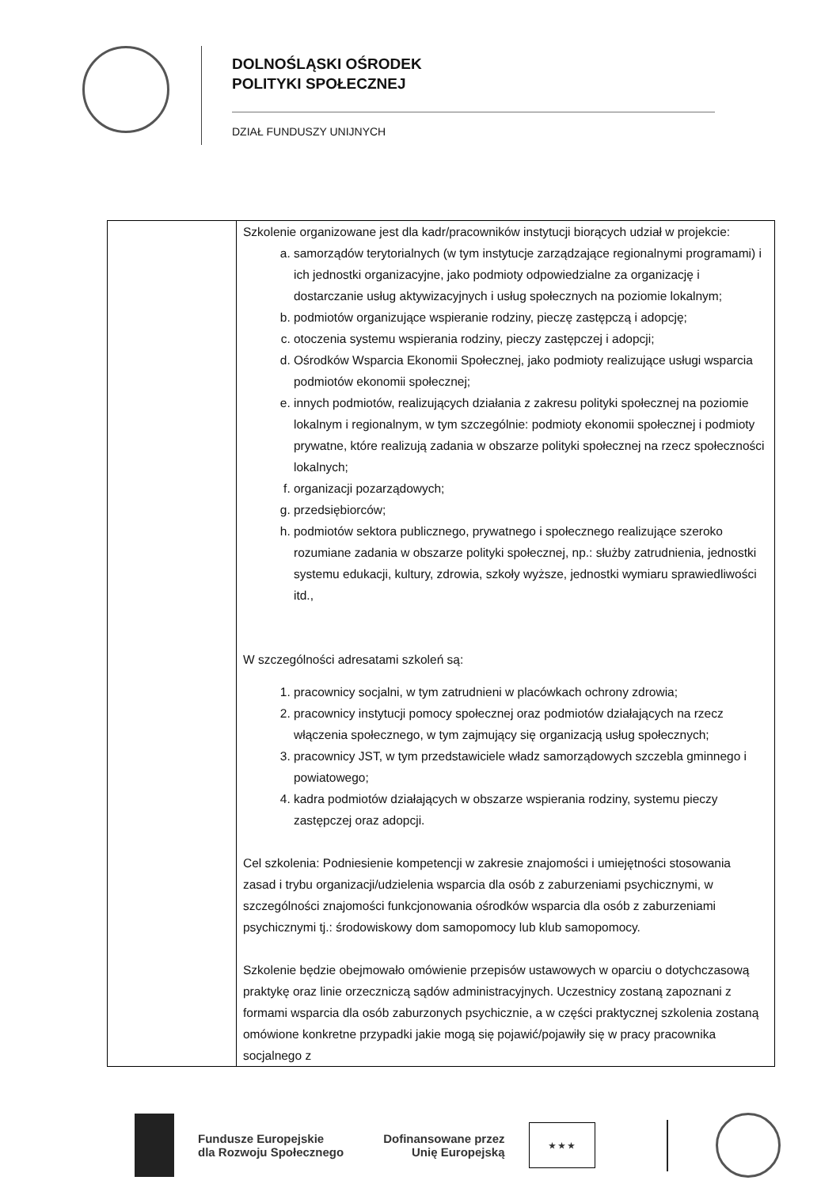DOLNOŚLĄSKI OŚRODEK
POLITYKI SPOŁECZNEJ
DZIAŁ FUNDUSZY UNIJNYCH
| | Szkolenie organizowane jest dla kadr/pracowników instytucji biorących udział w projekcie: a. samorządów terytorialnych (w tym instytucje zarządzające regionalnymi programami) i ich jednostki organizacyjne, jako podmioty odpowiedzialne za organizację i dostarczanie usług aktywizacyjnych i usług społecznych na poziomie lokalnym; b. podmiotów organizujące wspieranie rodziny, pieczę zastępczą i adopcję; c. otoczenia systemu wspierania rodziny, pieczy zastępczej i adopcji; d. Ośrodków Wsparcia Ekonomii Społecznej, jako podmioty realizujące usługi wsparcia podmiotów ekonomii społecznej; e. innych podmiotów, realizujących działania z zakresu polityki społecznej na poziomie lokalnym i regionalnym, w tym szczególnie: podmioty ekonomii społecznej i podmioty prywatne, które realizują zadania w obszarze polityki społecznej na rzecz społeczności lokalnych; f. organizacji pozarządowych; g. przedsiębiorców; h. podmiotów sektora publicznego, prywatnego i społecznego realizujące szeroko rozumiane zadania w obszarze polityki społecznej, np.: służby zatrudnienia, jednostki systemu edukacji, kultury, zdrowia, szkoły wyższe, jednostki wymiaru sprawiedliwości itd., W szczególności adresatami szkoleń są: 1. pracownicy socjalni, w tym zatrudnieni w placówkach ochrony zdrowia; 2. pracownicy instytucji pomocy społecznej oraz podmiotów działających na rzecz włączenia społecznego, w tym zajmujący się organizacją usług społecznych; 3. pracownicy JST, w tym przedstawiciele władz samorządowych szczebla gminnego i powiatowego; 4. kadra podmiotów działających w obszarze wspierania rodziny, systemu pieczy zastępczej oraz adopcji. Cel szkolenia: Podniesienie kompetencji w zakresie znajomości i umiejętności stosowania zasad i trybu organizacji/udzielenia wsparcia dla osób z zaburzeniami psychicznymi, w szczególności znajomości funkcjonowania ośrodków wsparcia dla osób z zaburzeniami psychicznymi tj.: środowiskowy dom samopomocy lub klub samopomocy. Szkolenie będzie obejmowało omówienie przepisów ustawowych w oparciu o dotychczasową praktykę oraz linie orzeczniczą sądów administracyjnych. Uczestnicy zostaną zapoznani z formami wsparcia dla osób zaburzonych psychicznie, a w części praktycznej szkolenia zostaną omówione konkretne przypadki jakie mogą się pojawić/pojawiły się w pracy pracownika socjalnego z |
Fundusze Europejskie
dla Rozwoju Społecznego
Dofinansowane przez
Unię Europejską
★ ★ ★